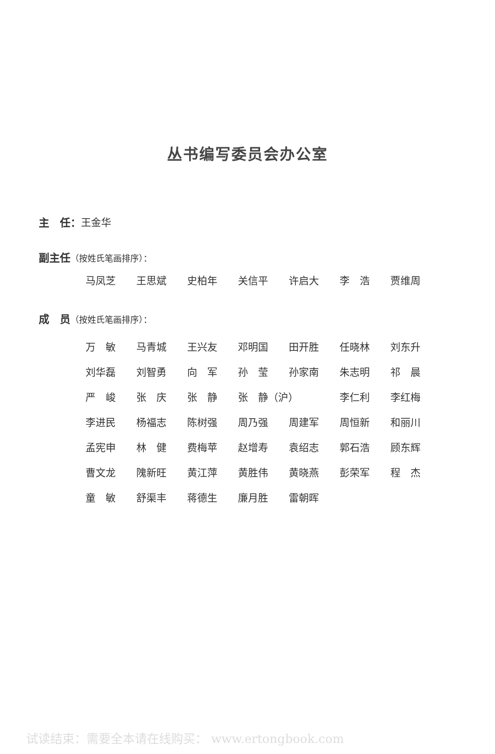丛书编写委员会办公室
主　任：王金华
副主任（按姓氏笔画排序）：
| 马凤芝 | 王思斌 | 史柏年 | 关信平 | 许启大 | 李 浩 | 贾维周 |
成　员（按姓氏笔画排序）：
| 万 敏 | 马青城 | 王兴友 | 邓明国 | 田开胜 | 任晓林 | 刘东升 |
| 刘华磊 | 刘智勇 | 向 军 | 孙 莹 | 孙家南 | 朱志明 | 祁 晨 |
| 严 峻 | 张 庆 | 张 静 | 张 静（沪） | | 李仁利 | 李红梅 |
| 李进民 | 杨福志 | 陈树强 | 周乃强 | 周建军 | 周恒新 | 和丽川 |
| 孟宪申 | 林 健 | 费梅苹 | 赵增寿 | 袁绍志 | 郭石浩 | 顾东辉 |
| 曹文龙 | 隗新旺 | 黄江萍 | 黄胜伟 | 黄晓燕 | 彭荣军 | 程 杰 |
| 童 敏 | 舒渠丰 | 蒋德生 | 廉月胜 | 雷朝晖 | | |
试读结束：需要全本请在线购买： www.ertongbook.com